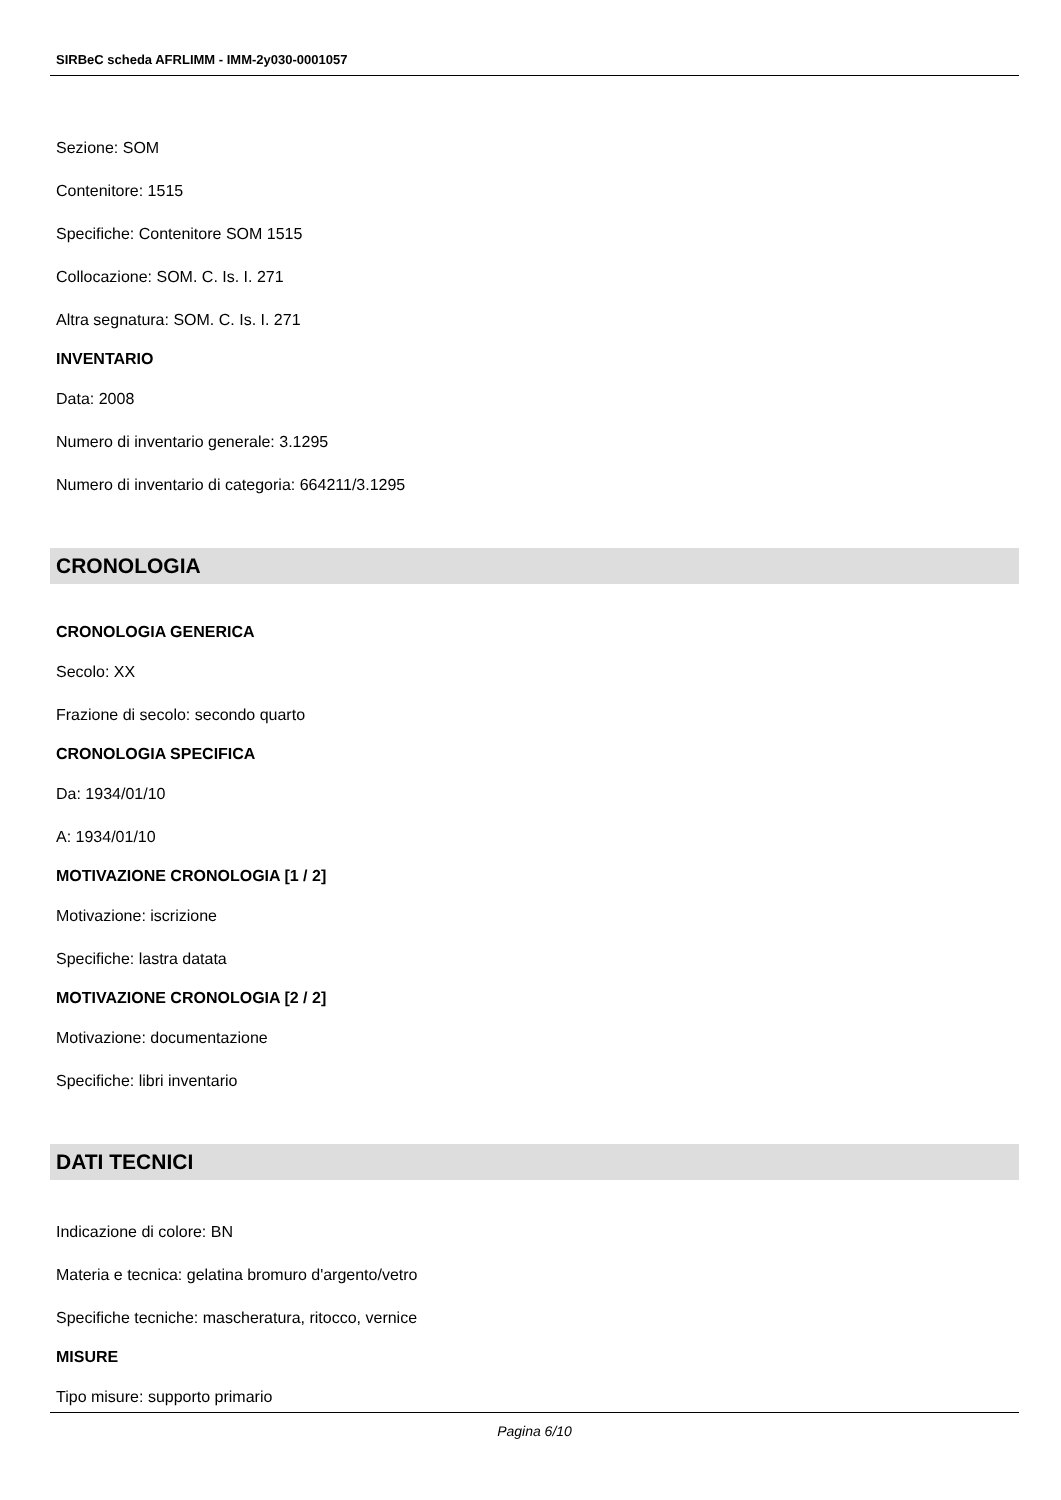SIRBeC scheda AFRLIMM - IMM-2y030-0001057
Sezione: SOM
Contenitore: 1515
Specifiche: Contenitore SOM 1515
Collocazione: SOM. C. Is. I. 271
Altra segnatura: SOM. C. Is. I. 271
INVENTARIO
Data: 2008
Numero di inventario generale: 3.1295
Numero di inventario di categoria: 664211/3.1295
CRONOLOGIA
CRONOLOGIA GENERICA
Secolo: XX
Frazione di secolo: secondo quarto
CRONOLOGIA SPECIFICA
Da: 1934/01/10
A: 1934/01/10
MOTIVAZIONE CRONOLOGIA [1 / 2]
Motivazione: iscrizione
Specifiche: lastra datata
MOTIVAZIONE CRONOLOGIA [2 / 2]
Motivazione: documentazione
Specifiche: libri inventario
DATI TECNICI
Indicazione di colore: BN
Materia e tecnica: gelatina bromuro d'argento/vetro
Specifiche tecniche: mascheratura, ritocco, vernice
MISURE
Tipo misure: supporto primario
Pagina 6/10